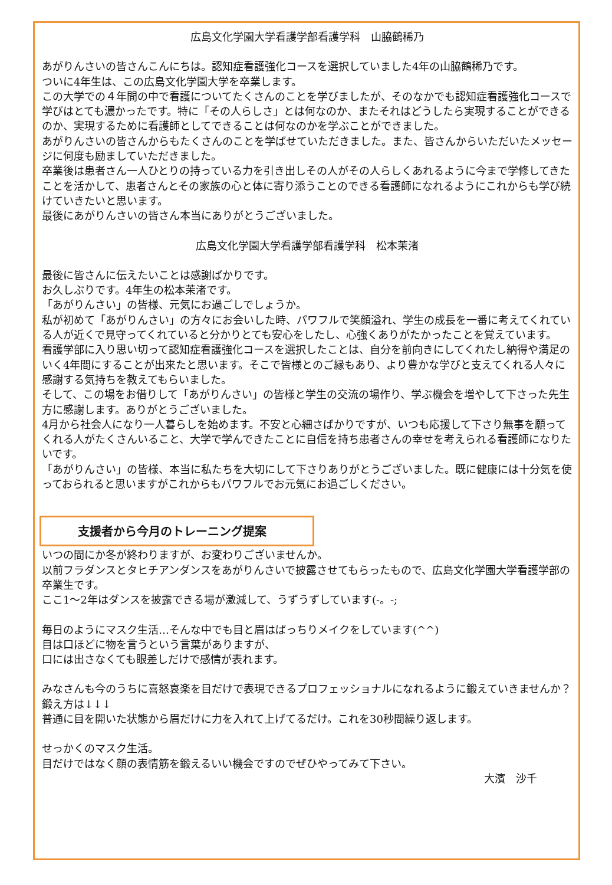広島文化学園大学看護学部看護学科　山脇鶴稀乃
あがりんさいの皆さんこんにちは。認知症看護強化コースを選択していました4年の山脇鶴稀乃です。
ついに4年生は、この広島文化学園大学を卒業します。
この大学での４年間の中で看護についてたくさんのことを学びましたが、そのなかでも認知症看護強化コースで学びはとても濃かったです。特に「その人らしさ」とは何なのか、またそれはどうしたら実現することができるのか、実現するために看護師としてできることは何なのかを学ぶことができました。
あがりんさいの皆さんからもたくさんのことを学ばせていただきました。また、皆さんからいただいたメッセージに何度も励ましていただきました。
卒業後は患者さん一人ひとりの持っている力を引き出しその人がその人らしくあれるように今まで学修してきたことを活かして、患者さんとその家族の心と体に寄り添うことのできる看護師になれるようにこれからも学び続けていきたいと思います。
最後にあがりんさいの皆さん本当にありがとうございました。
広島文化学園大学看護学部看護学科　松本茉渚
最後に皆さんに伝えたいことは感謝ばかりです。
お久しぶりです。4年生の松本茉渚です。
「あがりんさい」の皆様、元気にお過ごしでしょうか。
私が初めて「あがりんさい」の方々にお会いした時、パワフルで笑顔溢れ、学生の成長を一番に考えてくれている人が近くで見守ってくれていると分かりとても安心をしたし、心強くありがたかったことを覚えています。
看護学部に入り思い切って認知症看護強化コースを選択したことは、自分を前向きにしてくれたし納得や満足のいく4年間にすることが出来たと思います。そこで皆様とのご縁もあり、より豊かな学びと支えてくれる人々に感謝する気持ちを教えてもらいました。
そして、この場をお借りして「あがりんさい」の皆様と学生の交流の場作り、学ぶ機会を増やして下さった先生方に感謝します。ありがとうございました。
4月から社会人になり一人暮らしを始めます。不安と心細さばかりですが、いつも応援して下さり無事を願ってくれる人がたくさんいること、大学で学んできたことに自信を持ち患者さんの幸せを考えられる看護師になりたいです。
「あがりんさい」の皆様、本当に私たちを大切にして下さりありがとうございました。既に健康には十分気を使っておられると思いますがこれからもパワフルでお元気にお過ごしください。
支援者から今月のトレーニング提案
いつの間にか冬が終わりますが、お変わりございませんか。
以前フラダンスとタヒチアンダンスをあがりんさいで披露させてもらったもので、広島文化学園大学看護学部の卒業生です。
ここ1〜2年はダンスを披露できる場が激減して、うずうずしています(-。-;
毎日のようにマスク生活…そんな中でも目と眉はばっちりメイクをしています(^^)
目は口ほどに物を言うという言葉がありますが、
口には出さなくても眼差しだけで感情が表れます。
みなさんも今のうちに喜怒哀楽を目だけで表現できるプロフェッショナルになれるように鍛えていきませんか？
鍛え方は↓↓↓
普通に目を開いた状態から眉だけに力を入れて上げてるだけ。これを30秒間繰り返します。
せっかくのマスク生活。
目だけではなく顔の表情筋を鍛えるいい機会ですのでぜひやってみて下さい。
大濱　沙千